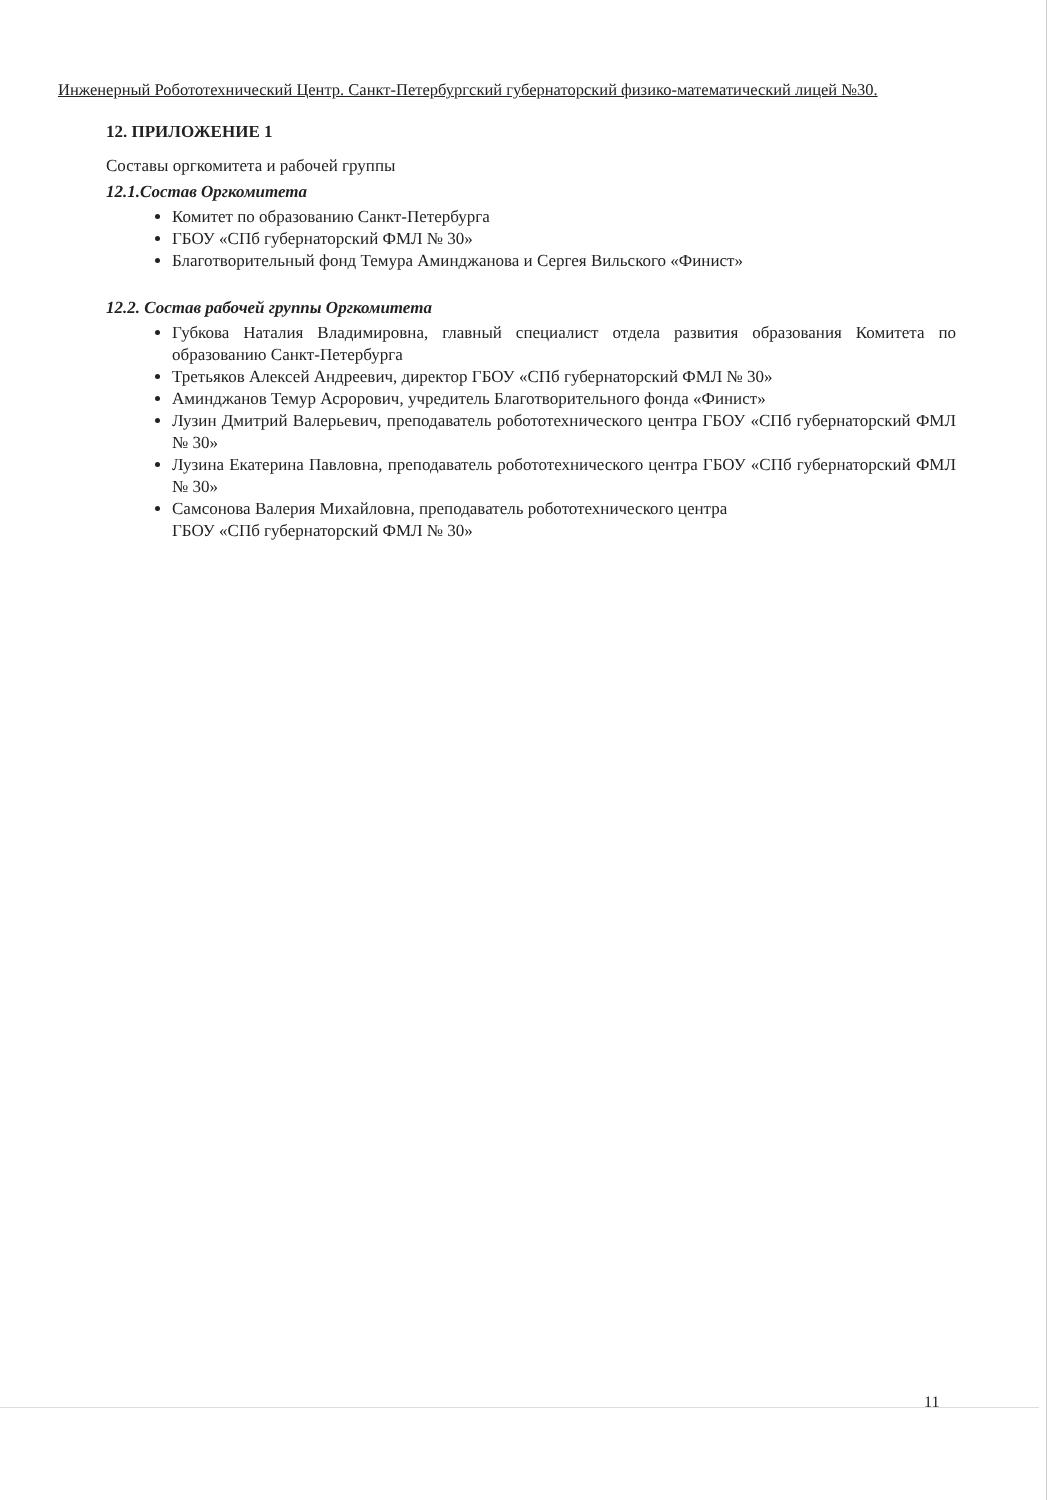Инженерный Робототехнический Центр. Санкт-Петербургский губернаторский физико-математический лицей №30.
12. ПРИЛОЖЕНИЕ 1
Составы оргкомитета и рабочей группы
12.1.Состав Оргкомитета
Комитет по образованию Санкт-Петербурга
ГБОУ «СПб губернаторский ФМЛ № 30»
Благотворительный фонд Темура Аминджанова и Сергея Вильского «Финист»
12.2. Состав рабочей группы Оргкомитета
Губкова Наталия Владимировна, главный специалист отдела развития образования Комитета по образованию Санкт-Петербурга
Третьяков Алексей Андреевич, директор ГБОУ «СПб губернаторский ФМЛ № 30»
Аминджанов Темур Асрорович, учредитель Благотворительного фонда «Финист»
Лузин Дмитрий Валерьевич, преподаватель робототехнического центра ГБОУ «СПб губернаторский ФМЛ № 30»
Лузина Екатерина Павловна, преподаватель робототехнического центра ГБОУ «СПб губернаторский ФМЛ № 30»
Самсонова Валерия Михайловна, преподаватель робототехнического центра
ГБОУ «СПб губернаторский ФМЛ № 30»
11